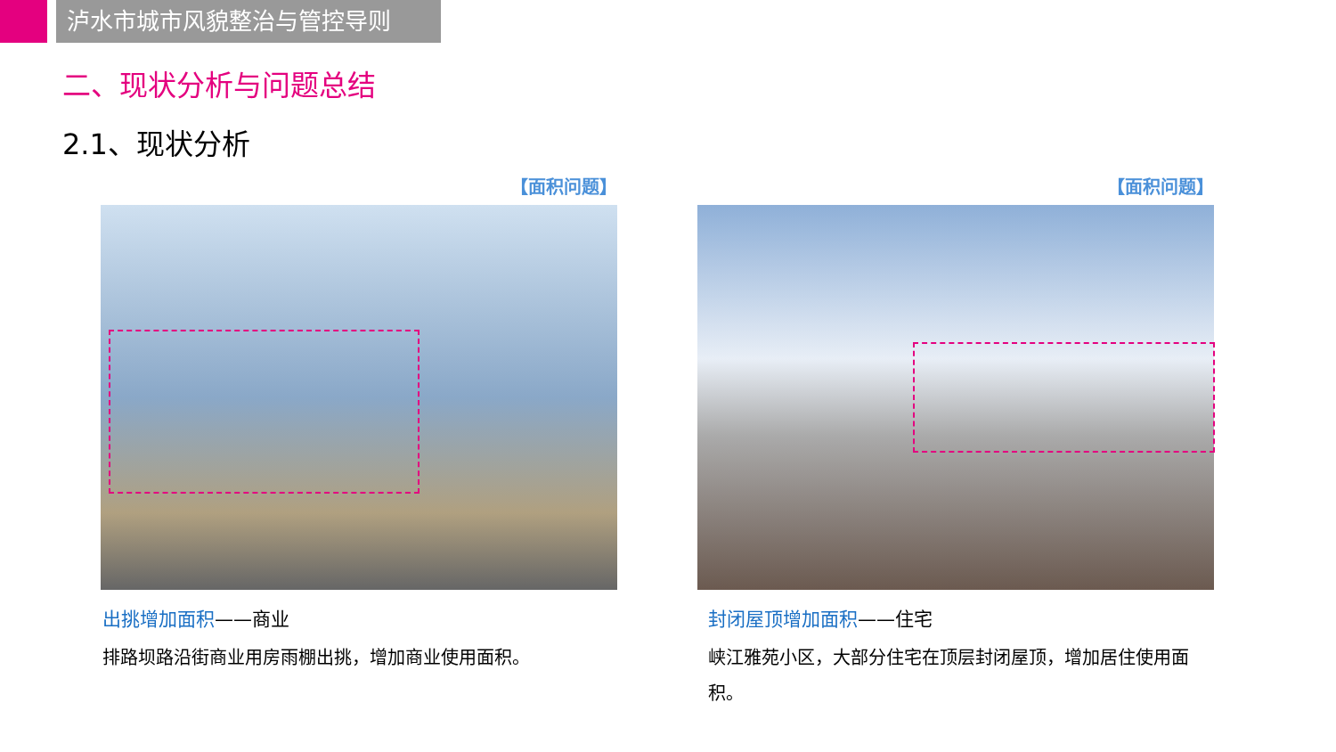泸水市城市风貌整治与管控导则
二、现状分析与问题总结
2.1、现状分析
【面积问题】
出挑增加面积——商业
排路坝路沿街商业用房雨棚出挑，增加商业使用面积。
【面积问题】
封闭屋顶增加面积——住宅
峡江雅苑小区，大部分住宅在顶层封闭屋顶，增加居住使用面积。